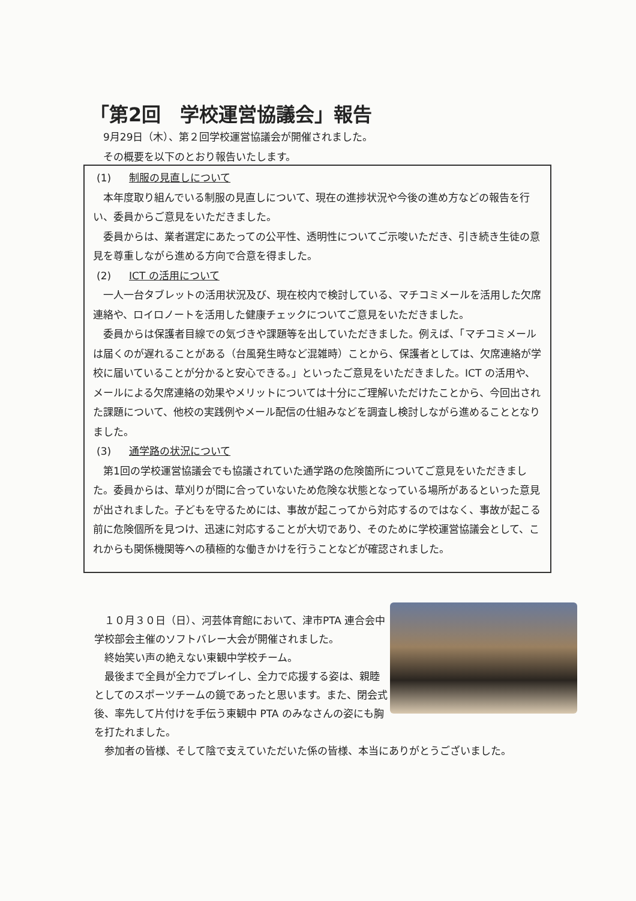「第2回　学校運営協議会」報告
9月29日（木）、第２回学校運営協議会が開催されました。
その概要を以下のとおり報告いたします。
(1) 制服の見直しについて
本年度取り組んでいる制服の見直しについて、現在の進捗状況や今後の進め方などの報告を行い、委員からご意見をいただきました。
委員からは、業者選定にあたっての公平性、透明性についてご示唆いただき、引き続き生徒の意見を尊重しながら進める方向で合意を得ました。
(2) ICT の活用について
一人一台タブレットの活用状況及び、現在校内で検討している、マチコミメールを活用した欠席連絡や、ロイロノートを活用した健康チェックについてご意見をいただきました。
委員からは保護者目線での気づきや課題等を出していただきました。例えば、「マチコミメールは届くのが遅れることがある（台風発生時など混雑時）ことから、保護者としては、欠席連絡が学校に届いていることが分かると安心できる。」といったご意見をいただきました。ICT の活用や、メールによる欠席連絡の効果やメリットについては十分にご理解いただけたことから、今回出された課題について、他校の実践例やメール配信の仕組みなどを調査し検討しながら進めることとなりました。
(3) 通学路の状況について
第1回の学校運営協議会でも協議されていた通学路の危険箇所についてご意見をいただきました。委員からは、草刈りが間に合っていないため危険な状態となっている場所があるといった意見が出されました。子どもを守るためには、事故が起こってから対応するのではなく、事故が起こる前に危険個所を見つけ、迅速に対応することが大切であり、そのために学校運営協議会として、これからも関係機関等への積極的な働きかけを行うことなどが確認されました。
１０月３０日（日）、河芸体育館において、津市PTA 連合会中学校部会主催のソフトバレー大会が開催されました。
終始笑い声の絶えない東観中学校チーム。
最後まで全員が全力でプレイし、全力で応援する姿は、親睦としてのスポーツチームの鏡であったと思います。また、閉会式後、率先して片付けを手伝う東観中 PTA のみなさんの姿にも胸を打たれました。
参加者の皆様、そして陰で支えていただいた係の皆様、本当にありがとうございました。